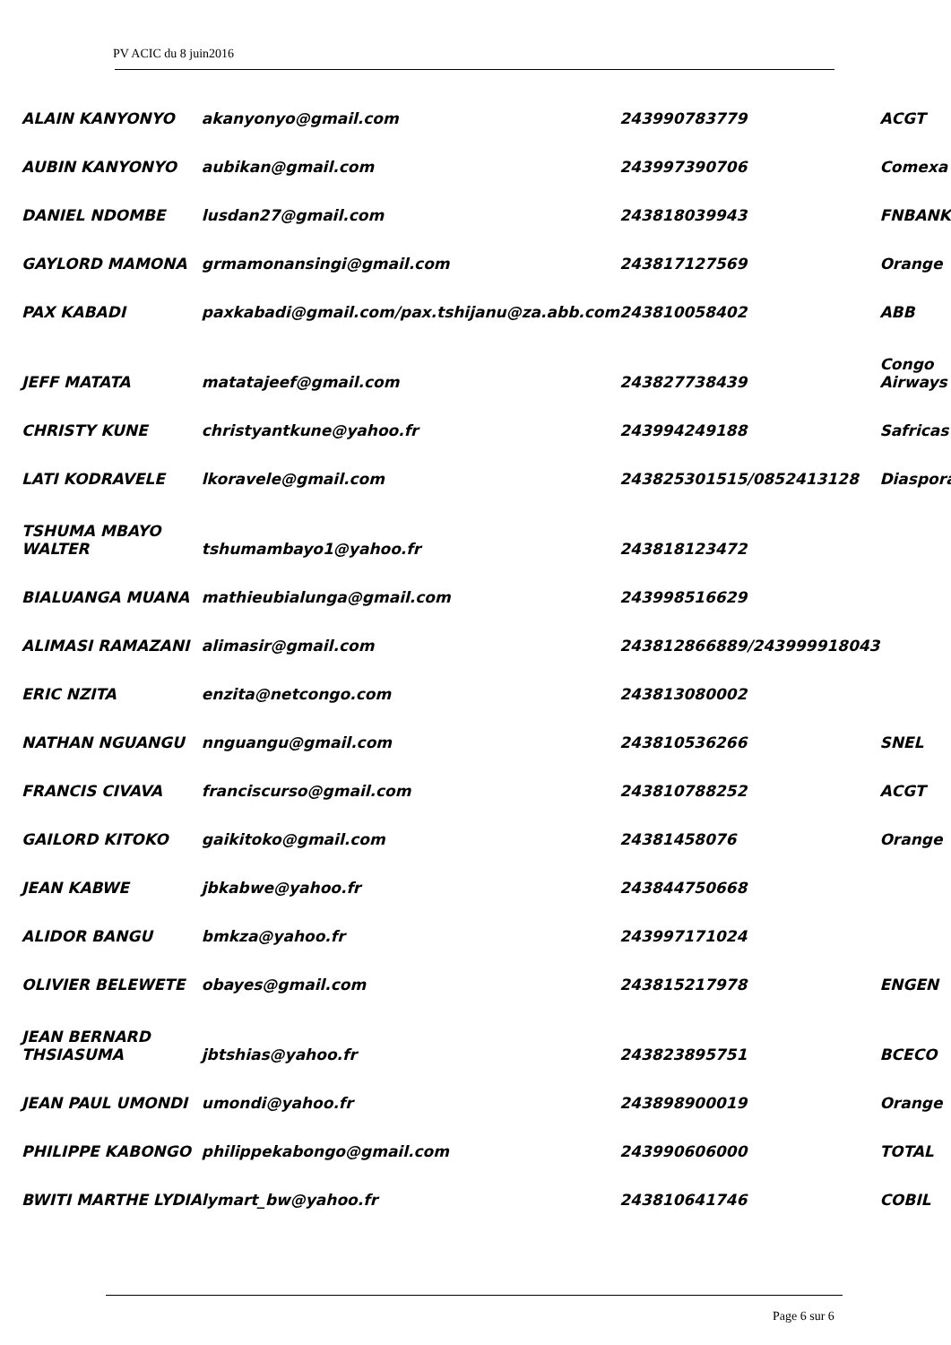PV ACIC du 8 juin2016
| ALAIN KANYONYO | akanyonyo@gmail.com | 243990783779 | ACGT |
| AUBIN KANYONYO | aubikan@gmail.com | 243997390706 | Comexa |
| DANIEL NDOMBE | lusdan27@gmail.com | 243818039943 | FNBANK |
| GAYLORD MAMONA | grmamonansingi@gmail.com | 243817127569 | Orange |
| PAX KABADI | paxkabadi@gmail.com/pax.tshijanu@za.abb.com | 243810058402 | ABB |
| JEFF MATATA | matatajeef@gmail.com | 243827738439 | Congo Airways |
| CHRISTY KUNE | christyantkune@yahoo.fr | 243994249188 | Safricas |
| LATI KODRAVELE | lkoravele@gmail.com | 243825301515/0852413128 | Diaspora |
| TSHUMA MBAYO WALTER | tshumambayo1@yahoo.fr | 243818123472 | |
| BIALUANGA MUANA | mathieubialunga@gmail.com | 243998516629 | |
| ALIMASI RAMAZANI | alimasir@gmail.com | 243812866889/243999918043 | |
| ERIC NZITA | enzita@netcongo.com | 243813080002 | |
| NATHAN NGUANGU | nnguangu@gmail.com | 243810536266 | SNEL |
| FRANCIS CIVAVA | franciscurso@gmail.com | 243810788252 | ACGT |
| GAILORD KITOKO | gaikitoko@gmail.com | 24381458076 | Orange |
| JEAN KABWE | jbkabwe@yahoo.fr | 243844750668 | |
| ALIDOR BANGU | bmkza@yahoo.fr | 243997171024 | |
| OLIVIER BELEWETE | obayes@gmail.com | 243815217978 | ENGEN |
| JEAN BERNARD THSIASUMA | jbtshias@yahoo.fr | 243823895751 | BCECO |
| JEAN PAUL UMONDI | umondi@yahoo.fr | 243898900019 | Orange |
| PHILIPPE KABONGO | philippekabongo@gmail.com | 243990606000 | TOTAL |
| BWITI MARTHE LYDIA | lymart_bw@yahoo.fr | 243810641746 | COBIL |
Page 6 sur 6